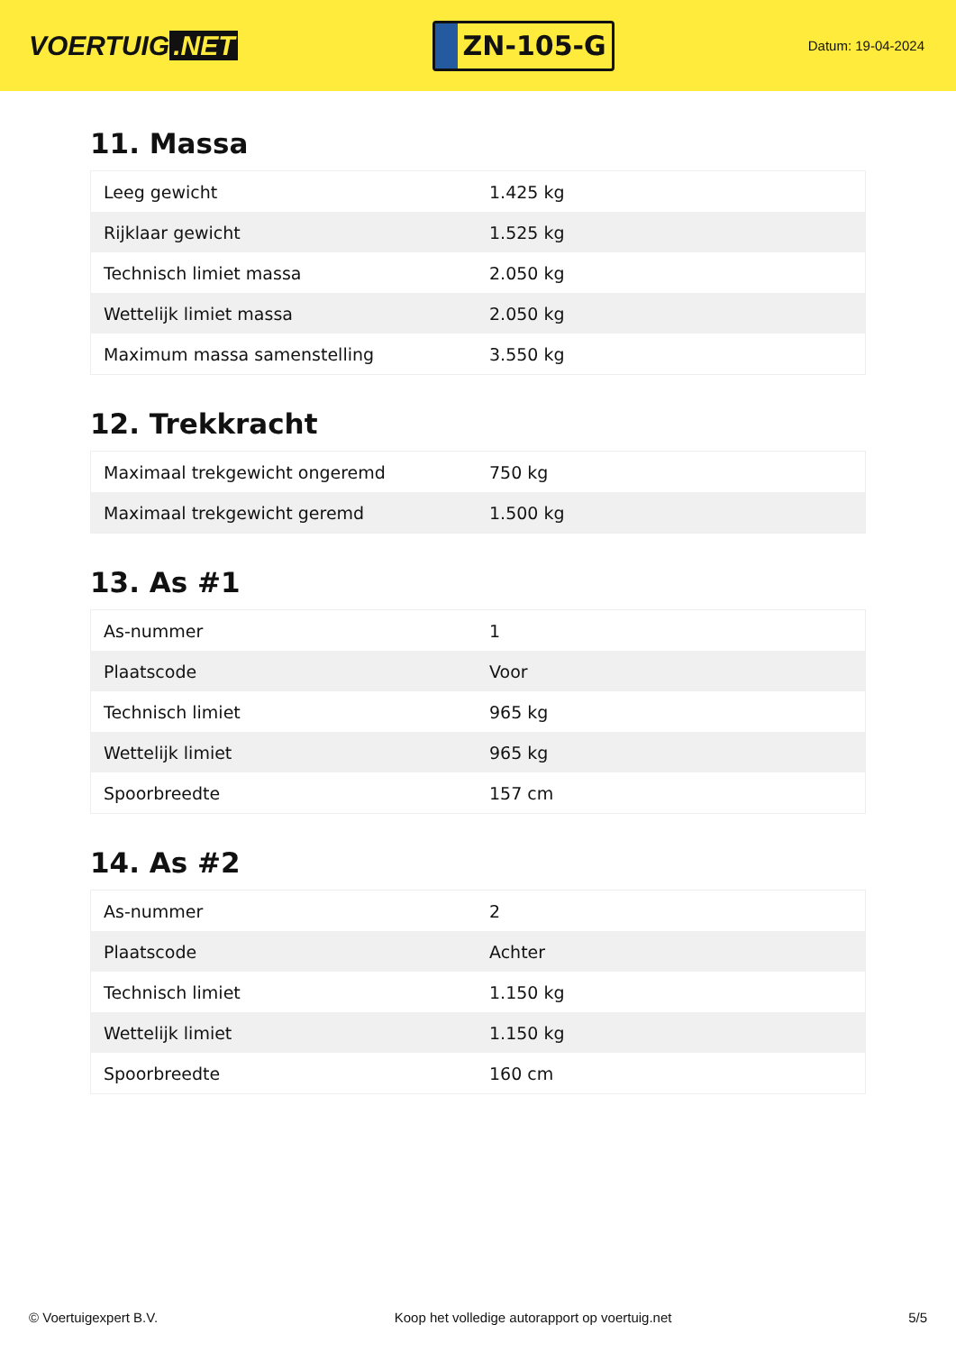VOERTUIG.NET
ZN-105-G
Datum: 19-04-2024
11. Massa
| Leeg gewicht | 1.425 kg |
| Rijklaar gewicht | 1.525 kg |
| Technisch limiet massa | 2.050 kg |
| Wettelijk limiet massa | 2.050 kg |
| Maximum massa samenstelling | 3.550 kg |
12. Trekkracht
| Maximaal trekgewicht ongeremd | 750 kg |
| Maximaal trekgewicht geremd | 1.500 kg |
13. As #1
| As-nummer | 1 |
| Plaatscode | Voor |
| Technisch limiet | 965 kg |
| Wettelijk limiet | 965 kg |
| Spoorbreedte | 157 cm |
14. As #2
| As-nummer | 2 |
| Plaatscode | Achter |
| Technisch limiet | 1.150 kg |
| Wettelijk limiet | 1.150 kg |
| Spoorbreedte | 160 cm |
© Voertuigexpert B.V. Koop het volledige autorapport op voertuig.net 5/5